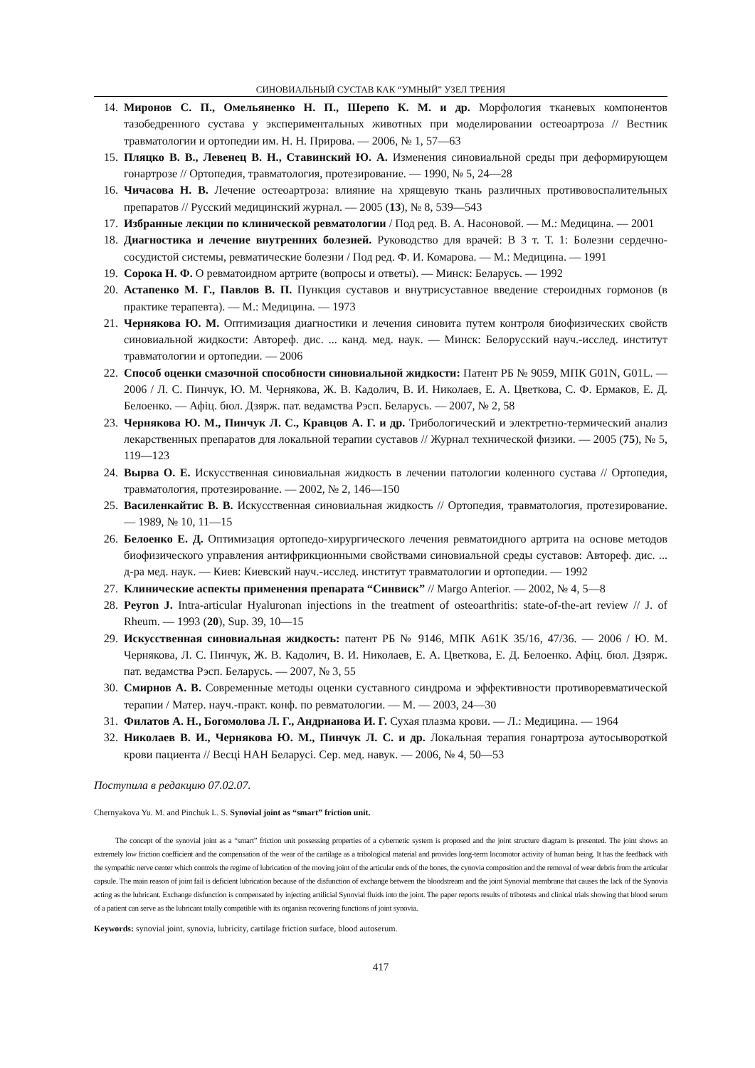СИНОВИАЛЬНЫЙ СУСТАВ КАК “УМНЫЙ” УЗЕЛ ТРЕНИЯ
14. Миронов С. П., Омельяненко Н. П., Шерепо К. М. и др. Морфология тканевых компонентов тазобедренного сустава у экспериментальных животных при моделировании остеоартроза // Вестник травматологии и ортопедии им. Н. Н. Прирова. — 2006, № 1, 57—63
15. Пляцко В. В., Левенец В. Н., Ставинский Ю. А. Изменения синовиальной среды при деформирующем гонартрозе // Ортопедия, травматология, протезирование. — 1990, № 5, 24—28
16. Чичасова Н. В. Лечение остеоартроза: влияние на хрящевую ткань различных противовоспалительных препаратов // Русский медицинский журнал. — 2005 (13), № 8, 539—543
17. Избранные лекции по клинической ревматологии / Под ред. В. А. Насоновой. — М.: Медицина. — 2001
18. Диагностика и лечение внутренних болезней. Руководство для врачей: В 3 т. Т. 1: Болезни сердечно-сосудистой системы, ревматические болезни / Под ред. Ф. И. Комарова. — М.: Медицина. — 1991
19. Сорока Н. Ф. О ревматоидном артрите (вопросы и ответы). — Минск: Беларусь. — 1992
20. Астапенко М. Г., Павлов В. П. Пункция суставов и внутрисуставное введение стероидных гормонов (в практике терапевта). — М.: Медицина. — 1973
21. Чернякова Ю. М. Оптимизация диагностики и лечения синовита путем контроля биофизических свойств синовиальной жидкости: Автореф. дис. ... канд. мед. наук. — Минск: Белорусский науч.-исслед. институт травматологии и ортопедии. — 2006
22. Способ оценки смазочной способности синовиальной жидкости: Патент РБ № 9059, МПК G01N, G01L. — 2006 / Л. С. Пинчук, Ю. М. Чернякова, Ж. В. Кадолич, В. И. Николаев, Е. А. Цветкова, С. Ф. Ермаков, Е. Д. Белоенко. — Афіц. бюл. Дзярж. пат. ведамства Рэсп. Беларусь. — 2007, № 2, 58
23. Чернякова Ю. М., Пинчук Л. С., Кравцов А. Г. и др. Трибологический и электретно-термический анализ лекарственных препаратов для локальной терапии суставов // Журнал технической физики. — 2005 (75), № 5, 119—123
24. Вырва О. Е. Искусственная синовиальная жидкость в лечении патологии коленного сустава // Ортопедия, травматология, протезирование. — 2002, № 2, 146—150
25. Василенкайтис В. В. Искусственная синовиальная жидкость // Ортопедия, травматология, протезирование. — 1989, № 10, 11—15
26. Белоенко Е. Д. Оптимизация ортопедо-хирургического лечения ревматоидного артрита на основе методов биофизического управления антифрикционными свойствами синовиальной среды суставов: Автореф. дис. ... д-ра мед. наук. — Киев: Киевский науч.-исслед. институт травматологии и ортопедии. — 1992
27. Клинические аспекты применения препарата “Синвиск” // Margo Anterior. — 2002, № 4, 5—8
28. Peyron J. Intra-articular Hyaluronan injections in the treatment of osteoarthritis: state-of-the-art review // J. of Rheum. — 1993 (20), Sup. 39, 10—15
29. Искусственная синовиальная жидкость: патент РБ № 9146, МПК A61K 35/16, 47/36. — 2006 / Ю. М. Чернякова, Л. С. Пинчук, Ж. В. Кадолич, В. И. Николаев, Е. А. Цветкова, Е. Д. Белоенко. Афіц. бюл. Дзярж. пат. ведамства Рэсп. Беларусь. — 2007, № 3, 55
30. Смирнов А. В. Современные методы оценки суставного синдрома и эффективности противоревматической терапии / Матер. науч.-практ. конф. по ревматологии. — М. — 2003, 24—30
31. Филатов А. Н., Богомолова Л. Г., Андрианова И. Г. Сухая плазма крови. — Л.: Медицина. — 1964
32. Николаев В. И., Чернякова Ю. М., Пинчук Л. С. и др. Локальная терапия гонартроза аутосывороткой крови пациента // Весцi НАН Беларусi. Сер. мед. навук. — 2006, № 4, 50—53
Поступила в редакцию 07.02.07.
Chernyakova Yu. M. and Pinchuk L. S. Synovial joint as “smart” friction unit.
The concept of the synovial joint as a “smart” friction unit possessing properties of a cybernetic system is proposed and the joint structure diagram is presented. The joint shows an extremely low friction coefficient and the compensation of the wear of the cartilage as a tribological material and provides long-term locomotor activity of human being. It has the feedback with the sympathic nerve center which controls the regime of lubrication of the moving joint of the articular ends of the bones, the cynovia composition and the removal of wear debris from the articular capsule. The main reason of joint fail is deficient lubrication because of the disfunction of exchange between the bloodstream and the joint Synovial membrane that causes the lack of the Synovia acting as the lubricant. Exchange disfunction is compensated by injecting artificial Synovial fluids into the joint. The paper reports results of tribotests and clinical trials showing that blood serum of a patient can serve as the lubricant totally compatible with its organisn recovering functions of joint synovia.
Keywords: synovial joint, synovia, lubricity, cartilage friction surface, blood autoserum.
417